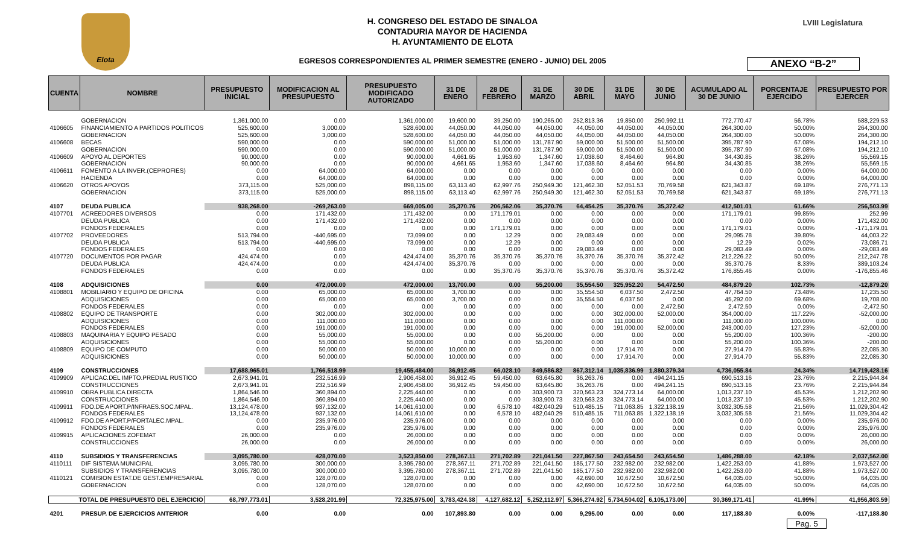Elota
H. CONGRESO DEL ESTADO DE SINALOA
CONTADURIA MAYOR DE HACIENDA
H. AYUNTAMIENTO DE ELOTA
EGRESOS CORRESPONDIENTES AL PRIMER SEMESTRE (ENERO - JUNIO) DEL 2005
LVIII Legislatura
ANEXO “B-2”
| CUENTA | NOMBRE | PRESUPUESTO INICIAL | MODIFICACION AL PRESUPUESTO | PRESUPUESTO MODIFICADO AUTORIZADO | 31 DE ENERO | 28 DE FEBRERO | 31 DE MARZO | 30 DE ABRIL | 31 DE MAYO | 30 DE JUNIO | ACUMULADO AL 30 DE JUNIO | PORCENTAJE EJERCIDO | PRESUPUESTO POR EJERCER |
| --- | --- | --- | --- | --- | --- | --- | --- | --- | --- | --- | --- | --- | --- |
| | GOBERNACION | 1,361,000.00 | 0.00 | 1,361,000.00 | 19,600.00 | 39,250.00 | 190,265.00 | 252,813.36 | 19,850.00 | 250,992.11 | 772,770.47 | 56.78% | 588,229.53 |
| 4106605 | FINANCIAMIENTO A PARTIDOS POLITICOS | 525,600.00 | 3,000.00 | 528,600.00 | 44,050.00 | 44,050.00 | 44,050.00 | 44,050.00 | 44,050.00 | 44,050.00 | 264,300.00 | 50.00% | 264,300.00 |
| | GOBERNACION | 525,600.00 | 3,000.00 | 528,600.00 | 44,050.00 | 44,050.00 | 44,050.00 | 44,050.00 | 44,050.00 | 44,050.00 | 264,300.00 | 50.00% | 264,300.00 |
| 4106608 | BECAS | 590,000.00 | 0.00 | 590,000.00 | 51,000.00 | 51,000.00 | 131,787.90 | 59,000.00 | 51,500.00 | 51,500.00 | 395,787.90 | 67.08% | 194,212.10 |
| | GOBERNACION | 590,000.00 | 0.00 | 590,000.00 | 51,000.00 | 51,000.00 | 131,787.90 | 59,000.00 | 51,500.00 | 51,500.00 | 395,787.90 | 67.08% | 194,212.10 |
| 4106609 | APOYO AL DEPORTES | 90,000.00 | 0.00 | 90,000.00 | 4,661.65 | 1,953.60 | 1,347.60 | 17,038.60 | 8,464.60 | 964.80 | 34,430.85 | 38.26% | 55,569.15 |
| | GOBERNACION | 90,000.00 | 0.00 | 90,000.00 | 4,661.65 | 1,953.60 | 1,347.60 | 17,038.60 | 8,464.60 | 964.80 | 34,430.85 | 38.26% | 55,569.15 |
| 4106611 | FOMENTO A LA INVER.(CEPROFIES) | 0.00 | 64,000.00 | 64,000.00 | 0.00 | 0.00 | 0.00 | 0.00 | 0.00 | 0.00 | 0.00 | 0.00% | 64,000.00 |
| | HACIENDA | 0.00 | 64,000.00 | 64,000.00 | 0.00 | 0.00 | 0.00 | 0.00 | 0.00 | 0.00 | 0.00 | 0.00% | 64,000.00 |
| 4106620 | OTROS APOYOS | 373,115.00 | 525,000.00 | 898,115.00 | 63,113.40 | 62,997.76 | 250,949.30 | 121,462.30 | 52,051.53 | 70,769.58 | 621,343.87 | 69.18% | 276,771.13 |
| | GOBERNACION | 373,115.00 | 525,000.00 | 898,115.00 | 63,113.40 | 62,997.76 | 250,949.30 | 121,462.30 | 52,051.53 | 70,769.58 | 621,343.87 | 69.18% | 276,771.13 |
| 4107 | DEUDA PUBLICA | 938,268.00 | -269,263.00 | 669,005.00 | 35,370.76 | 206,562.06 | 35,370.76 | 64,454.25 | 35,370.76 | 35,372.42 | 412,501.01 | 61.66% | 256,503.99 |
| 4107701 | ACREEDORES DIVERSOS | 0.00 | 171,432.00 | 171,432.00 | 0.00 | 171,179.01 | 0.00 | 0.00 | 0.00 | 0.00 | 171,179.01 | 99.85% | 252.99 |
| | DEUDA PUBLICA | 0.00 | 171,432.00 | 171,432.00 | 0.00 | 0.00 | 0.00 | 0.00 | 0.00 | 0.00 | 0.00 | 0.00% | 171,432.00 |
| | FONDOS FEDERALES | 0.00 | 0.00 | 0.00 | 0.00 | 171,179.01 | 0.00 | 0.00 | 0.00 | 0.00 | 171,179.01 | 0.00% | -171,179.01 |
| 4107702 | PROVEEDORES | 513,794.00 | -440,695.00 | 73,099.00 | 0.00 | 12.29 | 0.00 | 29,083.49 | 0.00 | 0.00 | 29,095.78 | 39.80% | 44,003.22 |
| | DEUDA PUBLICA | 513,794.00 | -440,695.00 | 73,099.00 | 0.00 | 12.29 | 0.00 | 0.00 | 0.00 | 0.00 | 12.29 | 0.02% | 73,086.71 |
| | FONDOS FEDERALES | 0.00 | 0.00 | 0.00 | 0.00 | 0.00 | 0.00 | 29,083.49 | 0.00 | 0.00 | 29,083.49 | 0.00% | -29,083.49 |
| 4107720 | DOCUMENTOS POR PAGAR | 424,474.00 | 0.00 | 424,474.00 | 35,370.76 | 35,370.76 | 35,370.76 | 35,370.76 | 35,370.76 | 35,372.42 | 212,226.22 | 50.00% | 212,247.78 |
| | DEUDA PUBLICA | 424,474.00 | 0.00 | 424,474.00 | 35,370.76 | 0.00 | 0.00 | 0.00 | 0.00 | 0.00 | 35,370.76 | 8.33% | 389,103.24 |
| | FONDOS FEDERALES | 0.00 | 0.00 | 0.00 | 0.00 | 35,370.76 | 35,370.76 | 35,370.76 | 35,370.76 | 35,372.42 | 176,855.46 | 0.00% | -176,855.46 |
| 4108 | ADQUISICIONES | 0.00 | 472,000.00 | 472,000.00 | 13,700.00 | 0.00 | 55,200.00 | 35,554.50 | 325,952.20 | 54,472.50 | 484,879.20 | 102.73% | -12,879.20 |
| 4108801 | MOBILIARIO Y EQUIPO DE OFICINA | 0.00 | 65,000.00 | 65,000.00 | 3,700.00 | 0.00 | 0.00 | 35,554.50 | 6,037.50 | 2,472.50 | 47,764.50 | 73.48% | 17,235.50 |
| | ADQUISICIONES | 0.00 | 65,000.00 | 65,000.00 | 3,700.00 | 0.00 | 0.00 | 35,554.50 | 6,037.50 | 0.00 | 45,292.00 | 69.68% | 19,708.00 |
| | FONDOS FEDERALES | 0.00 | 0.00 | 0.00 | 0.00 | 0.00 | 0.00 | 0.00 | 0.00 | 2,472.50 | 2,472.50 | 0.00% | -2,472.50 |
| 4108802 | EQUIPO DE TRANSPORTE | 0.00 | 302,000.00 | 302,000.00 | 0.00 | 0.00 | 0.00 | 0.00 | 302,000.00 | 52,000.00 | 354,000.00 | 117.22% | -52,000.00 |
| | ADQUISICIONES | 0.00 | 111,000.00 | 111,000.00 | 0.00 | 0.00 | 0.00 | 0.00 | 111,000.00 | 0.00 | 111,000.00 | 100.00% | 0.00 |
| | FONDOS FEDERALES | 0.00 | 191,000.00 | 191,000.00 | 0.00 | 0.00 | 0.00 | 0.00 | 191,000.00 | 52,000.00 | 243,000.00 | 127.23% | -52,000.00 |
| 4108803 | MAQUINARIA Y EQUIPO PESADO | 0.00 | 55,000.00 | 55,000.00 | 0.00 | 0.00 | 55,200.00 | 0.00 | 0.00 | 0.00 | 55,200.00 | 100.36% | -200.00 |
| | ADQUISICIONES | 0.00 | 55,000.00 | 55,000.00 | 0.00 | 0.00 | 55,200.00 | 0.00 | 0.00 | 0.00 | 55,200.00 | 100.36% | -200.00 |
| 4108809 | EQUIPO DE COMPUTO | 0.00 | 50,000.00 | 50,000.00 | 10,000.00 | 0.00 | 0.00 | 0.00 | 17,914.70 | 0.00 | 27,914.70 | 55.83% | 22,085.30 |
| | ADQUISICIONES | 0.00 | 50,000.00 | 50,000.00 | 10,000.00 | 0.00 | 0.00 | 0.00 | 17,914.70 | 0.00 | 27,914.70 | 55.83% | 22,085.30 |
| 4109 | CONSTRUCCIONES | 17,688,965.01 | 1,766,518.99 | 19,455,484.00 | 36,912.45 | 66,028.10 | 849,586.82 | 867,312.14 | 1,035,836.99 | 1,880,379.34 | 4,736,055.84 | 24.34% | 14,719,428.16 |
| 4109909 | APLICAC.DEL IMPTO.PREDIAL RUSTICO | 2,673,941.01 | 232,516.99 | 2,906,458.00 | 36,912.45 | 59,450.00 | 63,645.80 | 36,263.76 | 0.00 | 494,241.15 | 690,513.16 | 23.76% | 2,215,944.84 |
| | CONSTRUCCIONES | 2,673,941.01 | 232,516.99 | 2,906,458.00 | 36,912.45 | 59,450.00 | 63,645.80 | 36,263.76 | 0.00 | 494,241.15 | 690,513.16 | 23.76% | 2,215,944.84 |
| 4109910 | OBRA PUBLICA DIRECTA | 1,864,546.00 | 360,894.00 | 2,225,440.00 | 0.00 | 0.00 | 303,900.73 | 320,563.23 | 324,773.14 | 64,000.00 | 1,013,237.10 | 45.53% | 1,212,202.90 |
| | CONSTRUCCIONES | 1,864,546.00 | 360,894.00 | 2,225,440.00 | 0.00 | 0.00 | 303,900.73 | 320,563.23 | 324,773.14 | 64,000.00 | 1,013,237.10 | 45.53% | 1,212,202.90 |
| 4109911 | FDO.DE APORT.P/INFRAES.SOC.MPAL. | 13,124,478.00 | 937,132.00 | 14,061,610.00 | 0.00 | 6,578.10 | 482,040.29 | 510,485.15 | 711,063.85 | 1,322,138.19 | 3,032,305.58 | 21.56% | 11,029,304.42 |
| | FONDOS FEDERALES | 13,124,478.00 | 937,132.00 | 14,061,610.00 | 0.00 | 6,578.10 | 482,040.29 | 510,485.15 | 711,063.85 | 1,322,138.19 | 3,032,305.58 | 21.56% | 11,029,304.42 |
| 4109912 | FDO.DE APORT.P/FORTALEC.MPAL. | 0.00 | 235,976.00 | 235,976.00 | 0.00 | 0.00 | 0.00 | 0.00 | 0.00 | 0.00 | 0.00 | 0.00% | 235,976.00 |
| | FONDOS FEDERALES | 0.00 | 235,976.00 | 235,976.00 | 0.00 | 0.00 | 0.00 | 0.00 | 0.00 | 0.00 | 0.00 | 0.00% | 235,976.00 |
| 4109915 | APLICACIONES ZOFEMAT | 26,000.00 | 0.00 | 26,000.00 | 0.00 | 0.00 | 0.00 | 0.00 | 0.00 | 0.00 | 0.00 | 0.00% | 26,000.00 |
| | CONSTRUCCIONES | 26,000.00 | 0.00 | 26,000.00 | 0.00 | 0.00 | 0.00 | 0.00 | 0.00 | 0.00 | 0.00 | 0.00% | 26,000.00 |
| 4110 | SUBSIDIOS Y TRANSFERENCIAS | 3,095,780.00 | 428,070.00 | 3,523,850.00 | 278,367.11 | 271,702.89 | 221,041.50 | 227,867.50 | 243,654.50 | 243,654.50 | 1,486,288.00 | 42.18% | 2,037,562.00 |
| 4110111 | DIF SISTEMA MUNICIPAL | 3,095,780.00 | 300,000.00 | 3,395,780.00 | 278,367.11 | 271,702.89 | 221,041.50 | 185,177.50 | 232,982.00 | 232,982.00 | 1,422,253.00 | 41.88% | 1,973,527.00 |
| | SUBSIDIOS Y TRANSFERENCIAS | 3,095,780.00 | 300,000.00 | 3,395,780.00 | 278,367.11 | 271,702.89 | 221,041.50 | 185,177.50 | 232,982.00 | 232,982.00 | 1,422,253.00 | 41.88% | 1,973,527.00 |
| 4110121 | COMISION ESTAT.DE GEST.EMPRESARIAL | 0.00 | 128,070.00 | 128,070.00 | 0.00 | 0.00 | 0.00 | 42,690.00 | 10,672.50 | 10,672.50 | 64,035.00 | 50.00% | 64,035.00 |
| | GOBERNACION | 0.00 | 128,070.00 | 128,070.00 | 0.00 | 0.00 | 0.00 | 42,690.00 | 10,672.50 | 10,672.50 | 64,035.00 | 50.00% | 64,035.00 |
| TOTAL DE PRESUPUESTO DEL EJERCICIO | | 68,797,773.01 | 3,528,201.99 | 72,325,975.00 | 3,783,424.38 | 4,127,682.12 | 5,252,112.97 | 5,366,274.92 | 5,734,504.02 | 6,105,173.00 | 30,369,171.41 | 41.99% | 41,956,803.59 |
| 4201 | PRESUP. DE EJERCICIOS ANTERIOR | 0.00 | 0.00 | 0.00 | 107,893.80 | 0.00 | 0.00 | 9,295.00 | 0.00 | 0.00 | 117,188.80 | 0.00% | -117,188.80 |
Pag. 5